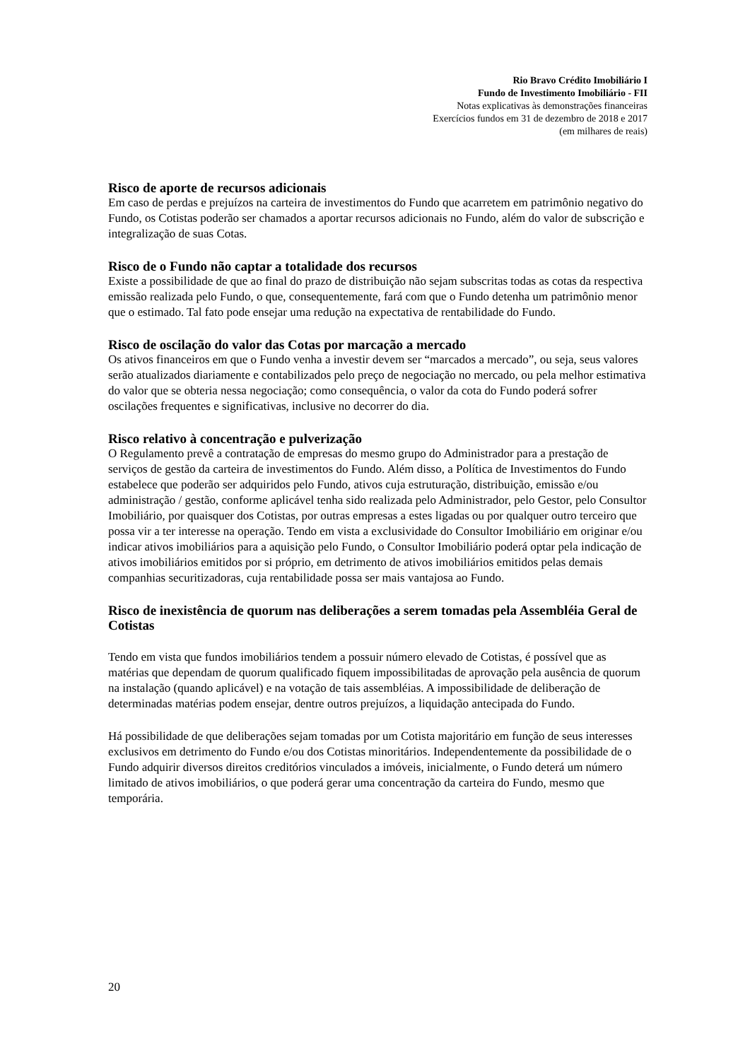Rio Bravo Crédito Imobiliário I
Fundo de Investimento Imobiliário - FII
Notas explicativas às demonstrações financeiras
Exercícios fundos em 31 de dezembro de 2018 e 2017
(em milhares de reais)
Risco de aporte de recursos adicionais
Em caso de perdas e prejuízos na carteira de investimentos do Fundo que acarretem em patrimônio negativo do Fundo, os Cotistas poderão ser chamados a aportar recursos adicionais no Fundo, além do valor de subscrição e integralização de suas Cotas.
Risco de o Fundo não captar a totalidade dos recursos
Existe a possibilidade de que ao final do prazo de distribuição não sejam subscritas todas as cotas da respectiva emissão realizada pelo Fundo, o que, consequentemente, fará com que o Fundo detenha um patrimônio menor que o estimado. Tal fato pode ensejar uma redução na expectativa de rentabilidade do Fundo.
Risco de oscilação do valor das Cotas por marcação a mercado
Os ativos financeiros em que o Fundo venha a investir devem ser “marcados a mercado”, ou seja, seus valores serão atualizados diariamente e contabilizados pelo preço de negociação no mercado, ou pela melhor estimativa do valor que se obteria nessa negociação; como consequência, o valor da cota do Fundo poderá sofrer oscilações frequentes e significativas, inclusive no decorrer do dia.
Risco relativo à concentração e pulverização
O Regulamento prevê a contratação de empresas do mesmo grupo do Administrador para a prestação de serviços de gestão da carteira de investimentos do Fundo. Além disso, a Política de Investimentos do Fundo estabelece que poderão ser adquiridos pelo Fundo, ativos cuja estruturação, distribuição, emissão e/ou administração / gestão, conforme aplicável tenha sido realizada pelo Administrador, pelo Gestor, pelo Consultor Imobiliário, por quaisquer dos Cotistas, por outras empresas a estes ligadas ou por qualquer outro terceiro que possa vir a ter interesse na operação. Tendo em vista a exclusividade do Consultor Imobiliário em originar e/ou indicar ativos imobiliários para a aquisição pelo Fundo, o Consultor Imobiliário poderá optar pela indicação de ativos imobiliários emitidos por si próprio, em detrimento de ativos imobiliários emitidos pelas demais companhias securitizadoras, cuja rentabilidade possa ser mais vantajosa ao Fundo.
Risco de inexistência de quorum nas deliberações a serem tomadas pela Assembléia Geral de Cotistas
Tendo em vista que fundos imobiliários tendem a possuir número elevado de Cotistas, é possível que as matérias que dependam de quorum qualificado fiquem impossibilitadas de aprovação pela ausência de quorum na instalação (quando aplicável) e na votação de tais assembléias. A impossibilidade de deliberação de determinadas matérias podem ensejar, dentre outros prejuízos, a liquidação antecipada do Fundo.
Há possibilidade de que deliberações sejam tomadas por um Cotista majoritário em função de seus interesses exclusivos em detrimento do Fundo e/ou dos Cotistas minoritários. Independentemente da possibilidade de o Fundo adquirir diversos direitos creditórios vinculados a imóveis, inicialmente, o Fundo deterá um número limitado de ativos imobiliários, o que poderá gerar uma concentração da carteira do Fundo, mesmo que temporária.
20